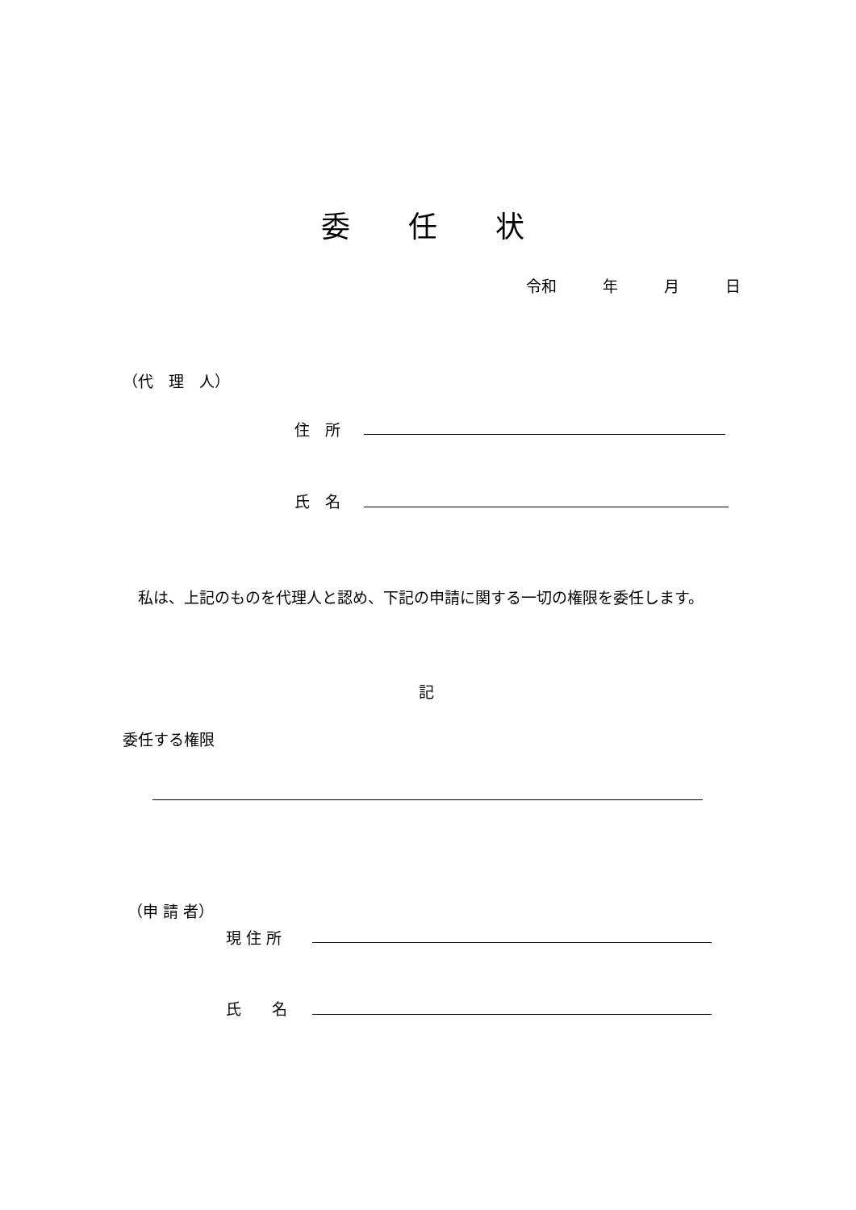委　　任　　状
令和　　　年　　　月　　　日
（代　理　人）
住　所
氏　名
　私は、上記のものを代理人と認め、下記の申請に関する一切の権限を委任します。
記
委任する権限
（申 請 者）
現 住 所
氏　　名